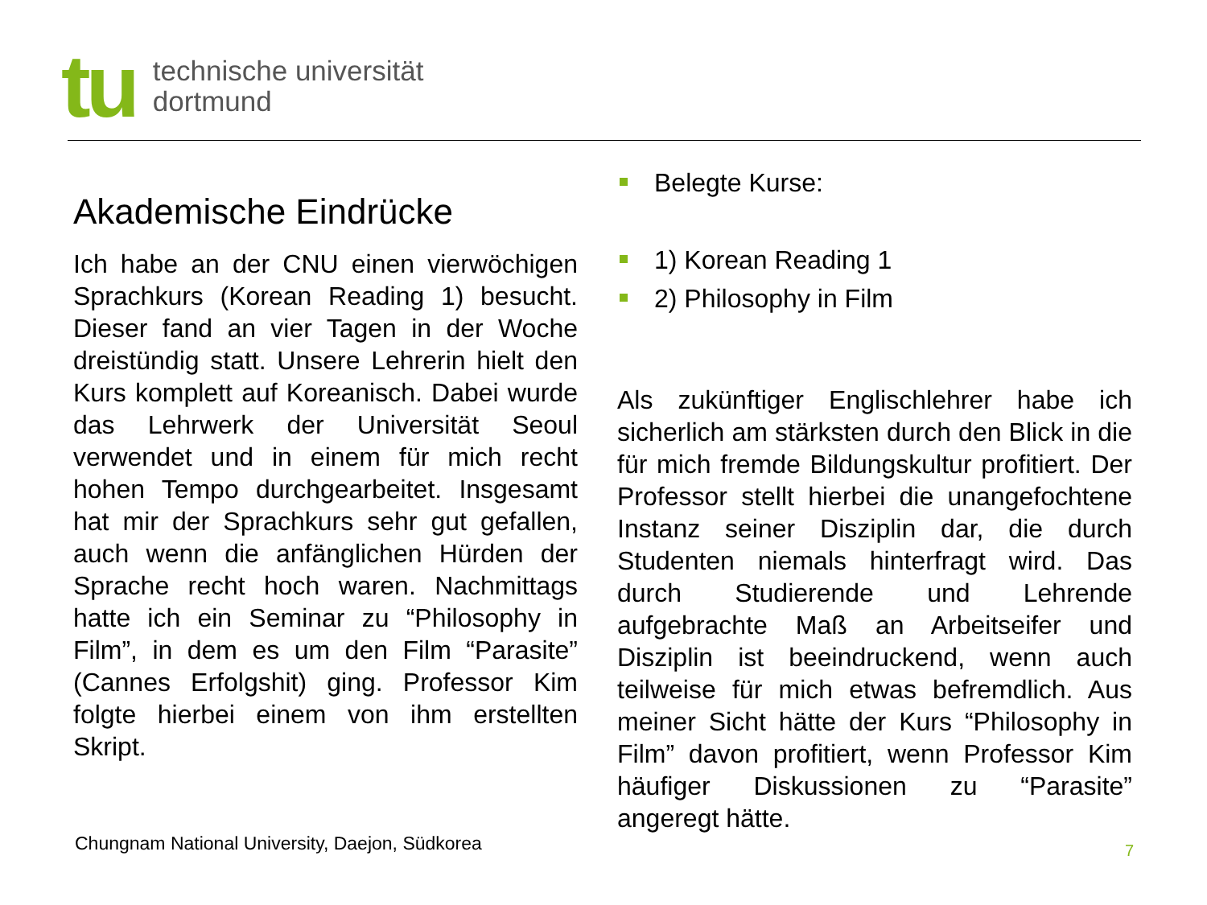tu
technische universität
dortmund
Akademische Eindrücke
Ich habe an der CNU einen vierwöchigen Sprachkurs (Korean Reading 1) besucht. Dieser fand an vier Tagen in der Woche dreistündig statt. Unsere Lehrerin hielt den Kurs komplett auf Koreanisch. Dabei wurde das Lehrwerk der Universität Seoul verwendet und in einem für mich recht hohen Tempo durchgearbeitet. Insgesamt hat mir der Sprachkurs sehr gut gefallen, auch wenn die anfänglichen Hürden der Sprache recht hoch waren. Nachmittags hatte ich ein Seminar zu “Philosophy in Film”, in dem es um den Film “Parasite” (Cannes Erfolgshit) ging. Professor Kim folgte hierbei einem von ihm erstellten Skript.
Belegte Kurse:
1) Korean Reading 1
2) Philosophy in Film
Als zukünftiger Englischlehrer habe ich sicherlich am stärksten durch den Blick in die für mich fremde Bildungskultur profitiert. Der Professor stellt hierbei die unangefochtene Instanz seiner Disziplin dar, die durch Studenten niemals hinterfragt wird. Das durch Studierende und Lehrende aufgebrachte Maß an Arbeitseifer und Disziplin ist beeindruckend, wenn auch teilweise für mich etwas befremdlich. Aus meiner Sicht hätte der Kurs “Philosophy in Film” davon profitiert, wenn Professor Kim häufiger Diskussionen zu “Parasite” angeregt hätte.
Chungnam National University, Daejon, Südkorea
7